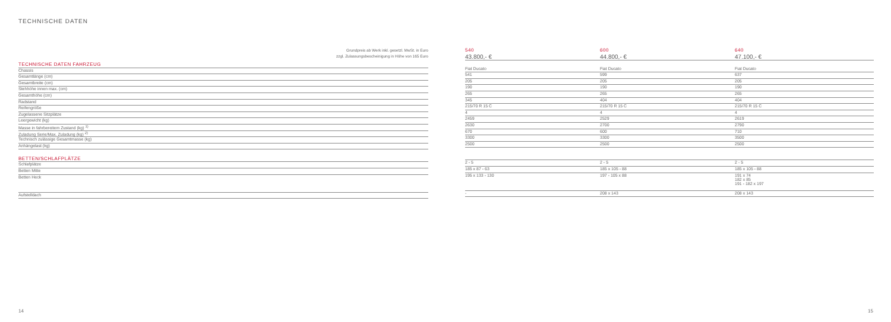TECHNISCHE DATEN
Grundpreis ab Werk inkl. gesetzl. MwSt. in Euro
zzgl. Zulassungsbescheinigung in Höhe von 165 Euro
| TECHNISCHE DATEN FAHRZEUG |
| --- |
| Chassis |
| Gesamtlänge (cm) |
| Gesamtbreite (cm) |
| Stehhöhe innen max. (cm) |
| Gesamthöhe (cm) |
| Radstand |
| Reifengröße |
| Zugelassene Sitzplätze |
| Leergewicht (kg) |
| Masse in fahrbereitem Zustand (kg) <sup>1)</sup> |
| Zuladung Serie/Max. Zuladung (kg) <sup>2)</sup> |
| Technisch zulässige Gesamtmasse (kg) |
| Anhängelast (kg) |
| BETTEN/SCHLAFPLÄTZE |
| Schlafplätze |
| Betten Mitte |
| Betten Heck |
| Aufstelldach |
| 540 | 600 | 640 |
| 43.800,- € | 44.800,- € | 47.100,- € |
| Fiat Ducato | Fiat Ducato | Fiat Ducato |
| 541 | 599 | 637 |
| 205 | 205 | 205 |
| 190 | 190 | 190 |
| 265 | 265 | 265 |
| 345 | 404 | 404 |
| 215/70 R 15 C | 215/70 R 15 C | 215/70 R 15 C |
| 4 | 4 | 4 |
| 2459 | 2529 | 2619 |
| 2630 | 2700 | 2790 |
| 670 | 600 | 710 |
| 3300 | 3300 | 3500 |
| 2500 | 2500 | 2500 |
| 2 - 5 | 2 - 5 | 2 - 5 |
| 185 x 87 - 63 | 185 x 105 - 88 | 185 x 105 - 88 |
| 195 x 133 - 130 | 197 - 105 x 88 | 191 x 74 182 x 85 191 - 182 x 197 |
| - | 208 x 143 | 208 x 143 |
14 15